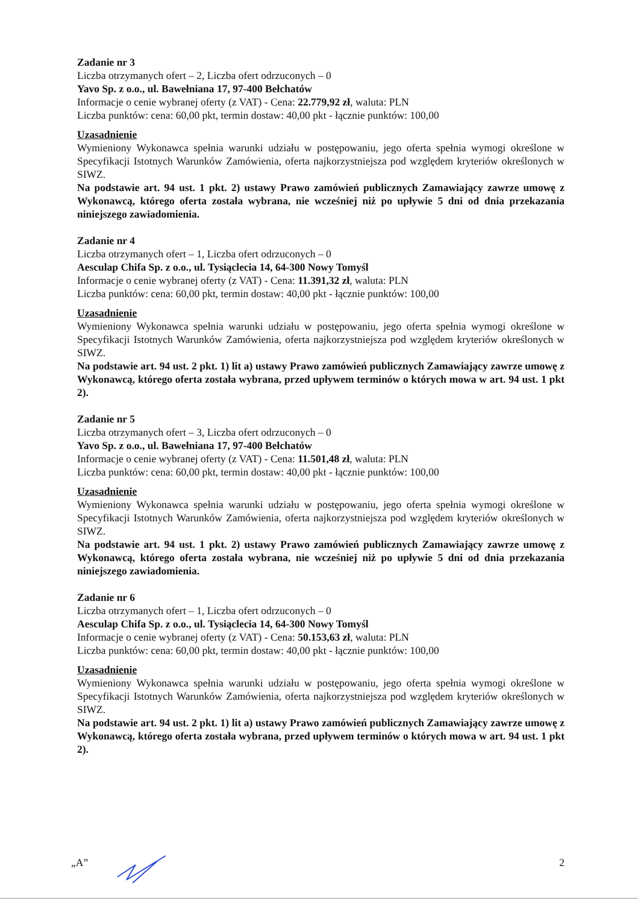Zadanie nr 3
Liczba otrzymanych ofert – 2, Liczba ofert odrzuconych – 0
Yavo Sp. z o.o., ul. Bawełniana 17, 97-400 Bełchatów
Informacje o cenie wybranej oferty (z VAT) - Cena: 22.779,92 zł, waluta: PLN
Liczba punktów: cena: 60,00 pkt, termin dostaw: 40,00 pkt - łącznie punktów: 100,00
Uzasadnienie
Wymieniony Wykonawca spełnia warunki udziału w postępowaniu, jego oferta spełnia wymogi określone w Specyfikacji Istotnych Warunków Zamówienia, oferta najkorzystniejsza pod względem kryteriów określonych w SIWZ.
Na podstawie art. 94 ust. 1 pkt. 2) ustawy Prawo zamówień publicznych Zamawiający zawrze umowę z Wykonawcą, którego oferta została wybrana, nie wcześniej niż po upływie 5 dni od dnia przekazania niniejszego zawiadomienia.
Zadanie nr 4
Liczba otrzymanych ofert – 1, Liczba ofert odrzuconych – 0
Aesculap Chifa Sp. z o.o., ul. Tysiąclecia 14, 64-300 Nowy Tomyśl
Informacje o cenie wybranej oferty (z VAT) - Cena: 11.391,32 zł, waluta: PLN
Liczba punktów: cena: 60,00 pkt, termin dostaw: 40,00 pkt - łącznie punktów: 100,00
Uzasadnienie
Wymieniony Wykonawca spełnia warunki udziału w postępowaniu, jego oferta spełnia wymogi określone w Specyfikacji Istotnych Warunków Zamówienia, oferta najkorzystniejsza pod względem kryteriów określonych w SIWZ.
Na podstawie art. 94 ust. 2 pkt. 1) lit a) ustawy Prawo zamówień publicznych Zamawiający zawrze umowę z Wykonawcą, którego oferta została wybrana, przed upływem terminów o których mowa w art. 94 ust. 1 pkt 2).
Zadanie nr 5
Liczba otrzymanych ofert – 3, Liczba ofert odrzuconych – 0
Yavo Sp. z o.o., ul. Bawełniana 17, 97-400 Bełchatów
Informacje o cenie wybranej oferty (z VAT) - Cena: 11.501,48 zł, waluta: PLN
Liczba punktów: cena: 60,00 pkt, termin dostaw: 40,00 pkt - łącznie punktów: 100,00
Uzasadnienie
Wymieniony Wykonawca spełnia warunki udziału w postępowaniu, jego oferta spełnia wymogi określone w Specyfikacji Istotnych Warunków Zamówienia, oferta najkorzystniejsza pod względem kryteriów określonych w SIWZ.
Na podstawie art. 94 ust. 1 pkt. 2) ustawy Prawo zamówień publicznych Zamawiający zawrze umowę z Wykonawcą, którego oferta została wybrana, nie wcześniej niż po upływie 5 dni od dnia przekazania niniejszego zawiadomienia.
Zadanie nr 6
Liczba otrzymanych ofert – 1, Liczba ofert odrzuconych – 0
Aesculap Chifa Sp. z o.o., ul. Tysiąclecia 14, 64-300 Nowy Tomyśl
Informacje o cenie wybranej oferty (z VAT) - Cena: 50.153,63 zł, waluta: PLN
Liczba punktów: cena: 60,00 pkt, termin dostaw: 40,00 pkt - łącznie punktów: 100,00
Uzasadnienie
Wymieniony Wykonawca spełnia warunki udziału w postępowaniu, jego oferta spełnia wymogi określone w Specyfikacji Istotnych Warunków Zamówienia, oferta najkorzystniejsza pod względem kryteriów określonych w SIWZ.
Na podstawie art. 94 ust. 2 pkt. 1) lit a) ustawy Prawo zamówień publicznych Zamawiający zawrze umowę z Wykonawcą, którego oferta została wybrana, przed upływem terminów o których mowa w art. 94 ust. 1 pkt 2).
„A” 2